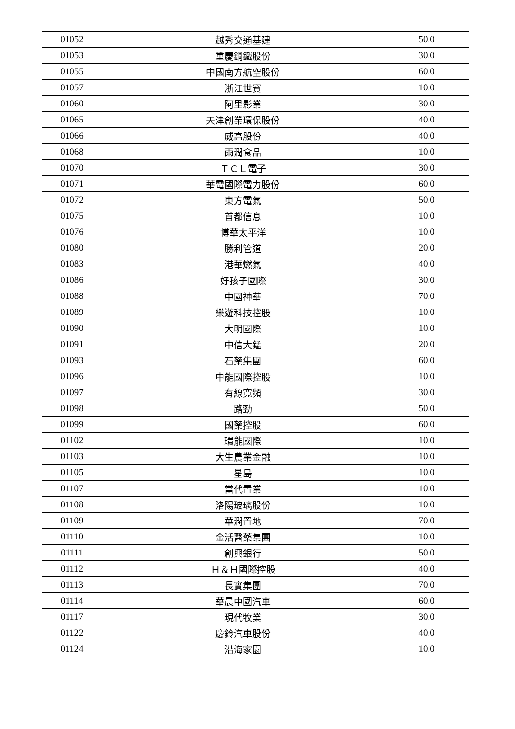| 01052 | 越秀交通基建 | 50.0 |
| 01053 | 重慶鋼鐵股份 | 30.0 |
| 01055 | 中國南方航空股份 | 60.0 |
| 01057 | 浙江世寶 | 10.0 |
| 01060 | 阿里影業 | 30.0 |
| 01065 | 天津創業環保股份 | 40.0 |
| 01066 | 威高股份 | 40.0 |
| 01068 | 雨潤食品 | 10.0 |
| 01070 | ＴＣＬ電子 | 30.0 |
| 01071 | 華電國際電力股份 | 60.0 |
| 01072 | 東方電氣 | 50.0 |
| 01075 | 首都信息 | 10.0 |
| 01076 | 博華太平洋 | 10.0 |
| 01080 | 勝利管道 | 20.0 |
| 01083 | 港華燃氣 | 40.0 |
| 01086 | 好孩子國際 | 30.0 |
| 01088 | 中國神華 | 70.0 |
| 01089 | 樂遊科技控股 | 10.0 |
| 01090 | 大明國際 | 10.0 |
| 01091 | 中信大錳 | 20.0 |
| 01093 | 石藥集團 | 60.0 |
| 01096 | 中能國際控股 | 10.0 |
| 01097 | 有線寬頻 | 30.0 |
| 01098 | 路勁 | 50.0 |
| 01099 | 國藥控股 | 60.0 |
| 01102 | 環能國際 | 10.0 |
| 01103 | 大生農業金融 | 10.0 |
| 01105 | 星島 | 10.0 |
| 01107 | 當代置業 | 10.0 |
| 01108 | 洛陽玻璃股份 | 10.0 |
| 01109 | 華潤置地 | 70.0 |
| 01110 | 金活醫藥集團 | 10.0 |
| 01111 | 創興銀行 | 50.0 |
| 01112 | Ｈ＆Ｈ國際控股 | 40.0 |
| 01113 | 長實集團 | 70.0 |
| 01114 | 華晨中國汽車 | 60.0 |
| 01117 | 現代牧業 | 30.0 |
| 01122 | 慶鈴汽車股份 | 40.0 |
| 01124 | 沿海家園 | 10.0 |